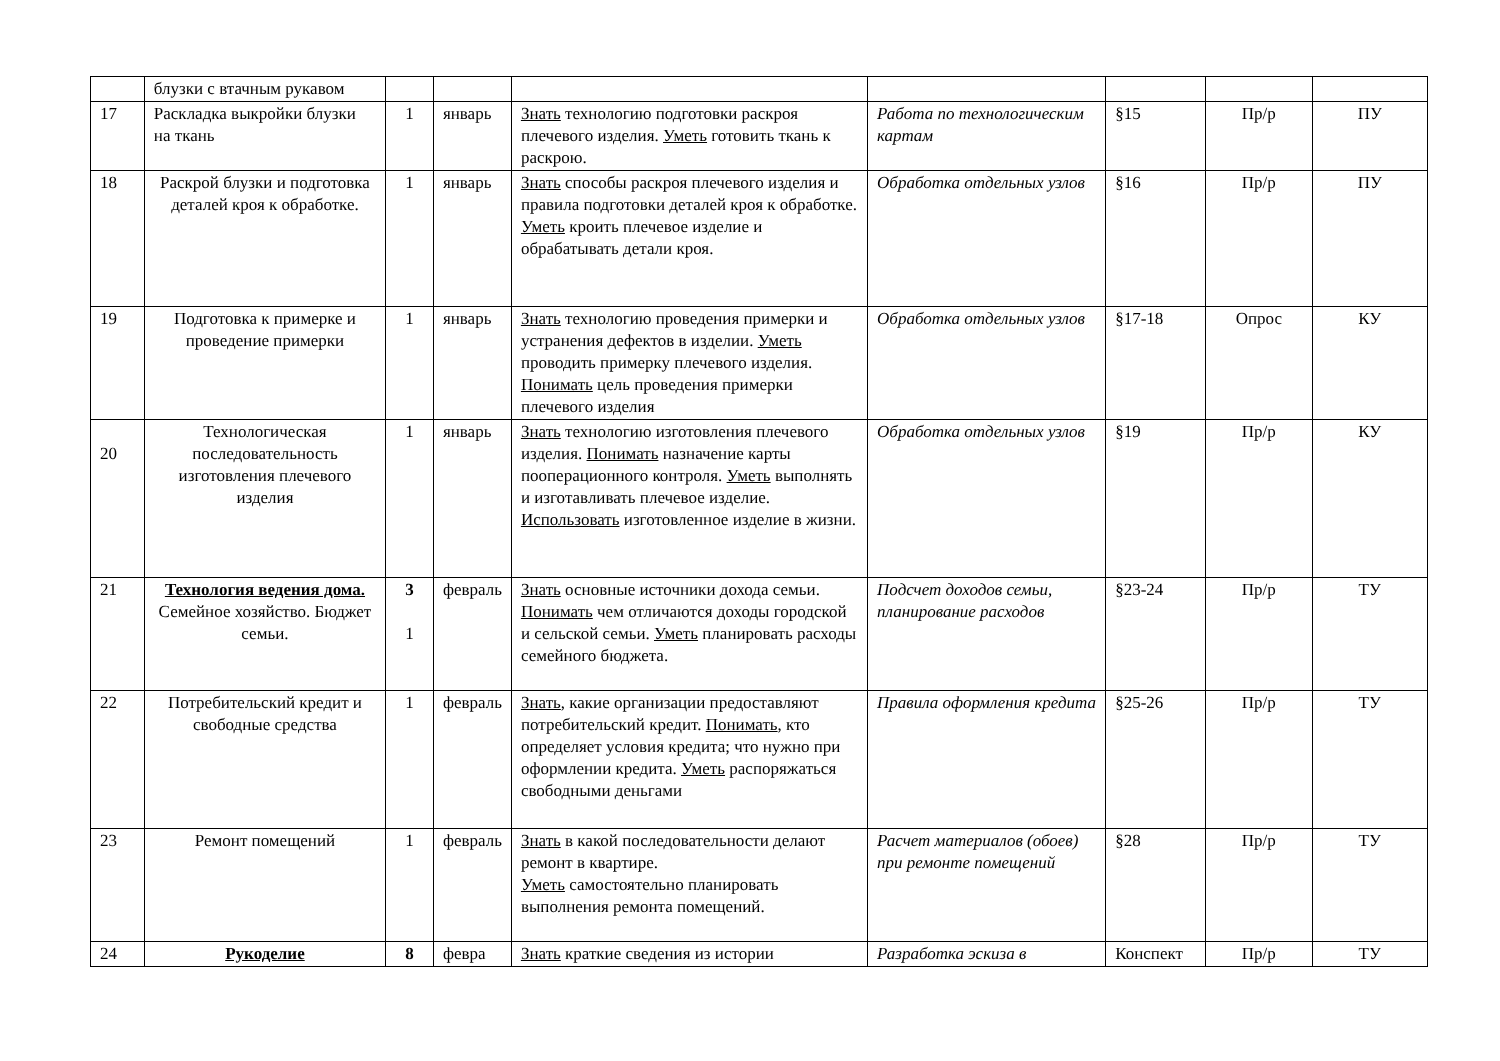| | блузки с втачным рукавом | | | | | | | |
| 17 | Раскладка выкройки блузки на ткань | 1 | январь | Знать технологию подготовки раскроя плечевого изделия. Уметь готовить ткань к раскрою. | Работа по технологическим картам | §15 | Пр/р | ПУ |
| 18 | Раскрой блузки и подготовка деталей кроя к обработке. | 1 | январь | Знать способы раскроя плечевого изделия и правила подготовки деталей кроя к обработке. Уметь кроить плечевое изделие и обрабатывать детали кроя. | Обработка отдельных узлов | §16 | Пр/р | ПУ |
| 19 | Подготовка к примерке и проведение примерки | 1 | январь | Знать технологию проведения примерки и устранения дефектов в изделии. Уметь проводить примерку плечевого изделия. Понимать цель проведения примерки плечевого изделия | Обработка отдельных узлов | §17-18 | Опрос | КУ |
| 20 | Технологическая последовательность изготовления плечевого изделия | 1 | январь | Знать технологию изготовления плечевого изделия. Понимать назначение карты пооперационного контроля. Уметь выполнять и изготавливать плечевое изделие. Использовать изготовленное изделие в жизни. | Обработка отдельных узлов | §19 | Пр/р | КУ |
| 21 | Технология ведения дома. Семейное хозяйство. Бюджет семьи. | 3 1 | февраль | Знать основные источники дохода семьи. Понимать чем отличаются доходы городской и сельской семьи. Уметь планировать расходы семейного бюджета. | Подсчет доходов семьи, планирование расходов | §23-24 | Пр/р | ТУ |
| 22 | Потребительский кредит и свободные средства | 1 | февраль | Знать , какие организации предоставляют потребительский кредит. Понимать , кто определяет условия кредита; что нужно при оформлении кредита. Уметь распоряжаться свободными деньгами | Правила оформления кредита | §25-26 | Пр/р | ТУ |
| 23 | Ремонт помещений | 1 | февраль | Знать в какой последовательности делают ремонт в квартире. Уметь самостоятельно планировать выполнения ремонта помещений. | Расчет материалов (обоев) при ремонте помещений | §28 | Пр/р | ТУ |
| 24 | Рукоделие | 8 | февра | Знать краткие сведения из истории | Разработка эскиза в | Конспект | Пр/р | ТУ |